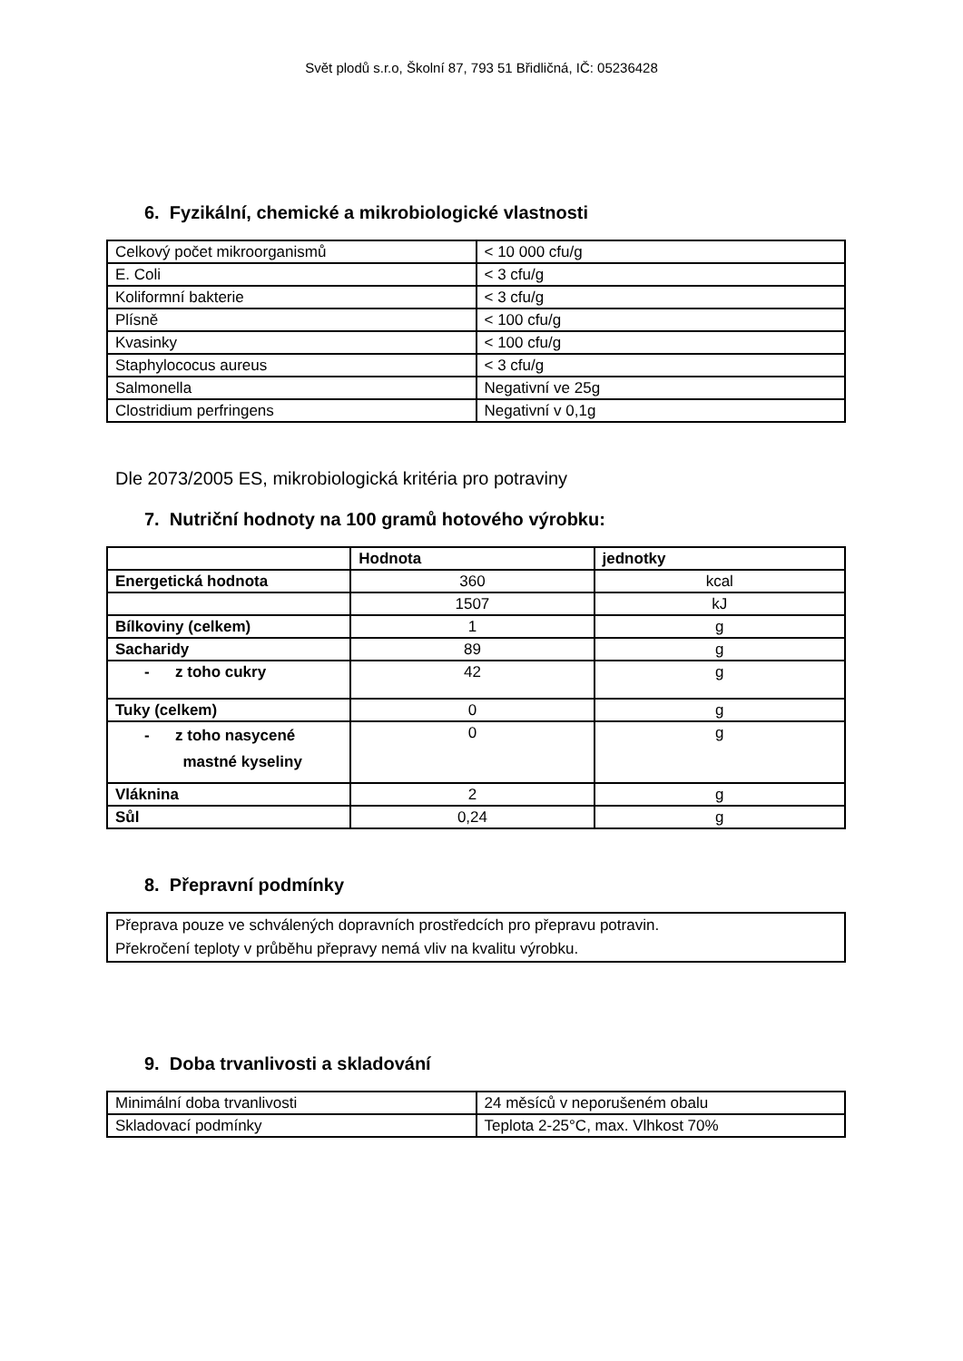Svět plodů s.r.o, Školní 87, 793 51 Břidličná, IČ: 05236428
6. Fyzikální, chemické a mikrobiologické vlastnosti
| Celkový počet mikroorganismů | < 10 000 cfu/g |
| E. Coli | < 3 cfu/g |
| Koliformní bakterie | < 3 cfu/g |
| Plísně | < 100 cfu/g |
| Kvasinky | < 100 cfu/g |
| Staphylococus aureus | < 3 cfu/g |
| Salmonella | Negativní ve 25g |
| Clostridium perfringens | Negativní v 0,1g |
Dle 2073/2005 ES, mikrobiologická kritéria pro potraviny
7. Nutriční hodnoty na 100 gramů hotového výrobku:
| | Hodnota | jednotky |
| Energetická hodnota | 360 | kcal |
| | 1507 | kJ |
| Bílkoviny (celkem) | 1 | g |
| Sacharidy | 89 | g |
| - z toho cukry | 42 | g |
| Tuky (celkem) | 0 | g |
| - z toho nasycené mastné kyseliny | 0 | g |
| Vláknina | 2 | g |
| Sůl | 0,24 | g |
8. Přepravní podmínky
| Přeprava pouze ve schválených dopravních prostředcích pro přepravu potravin. Překročení teploty v průběhu přepravy nemá vliv na kvalitu výrobku. |
9. Doba trvanlivosti a skladování
| Minimální doba trvanlivosti | 24 měsíců v neporušeném obalu |
| Skladovací podmínky | Teplota 2-25°C, max. Vlhkost 70% |